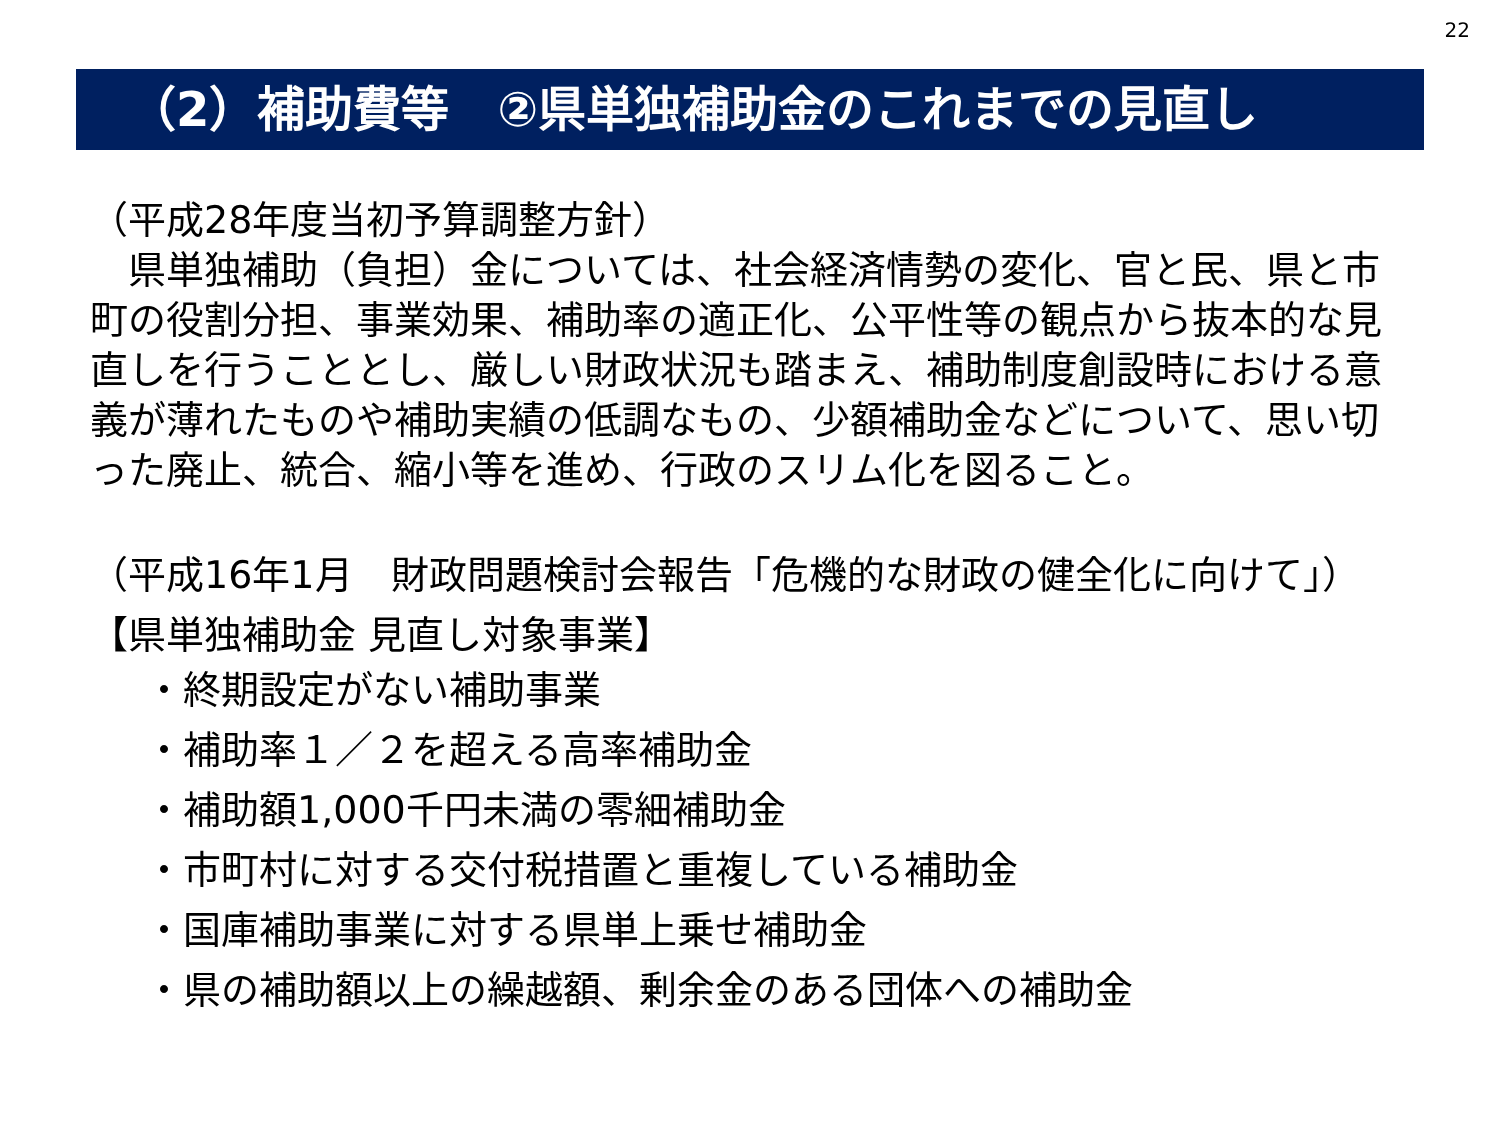22
（2）補助費等　②県単独補助金のこれまでの見直し
（平成28年度当初予算調整方針）
　県単独補助（負担）金については、社会経済情勢の変化、官と民、県と市町の役割分担、事業効果、補助率の適正化、公平性等の観点から抜本的な見直しを行うこととし、厳しい財政状況も踏まえ、補助制度創設時における意義が薄れたものや補助実績の低調なもの、少額補助金などについて、思い切った廃止、統合、縮小等を進め、行政のスリム化を図ること。
（平成16年1月　財政問題検討会報告「危機的な財政の健全化に向けて」）
【県単独補助金 見直し対象事業】
・終期設定がない補助事業
・補助率１／２を超える高率補助金
・補助額1,000千円未満の零細補助金
・市町村に対する交付税措置と重複している補助金
・国庫補助事業に対する県単上乗せ補助金
・県の補助額以上の繰越額、剰余金のある団体への補助金